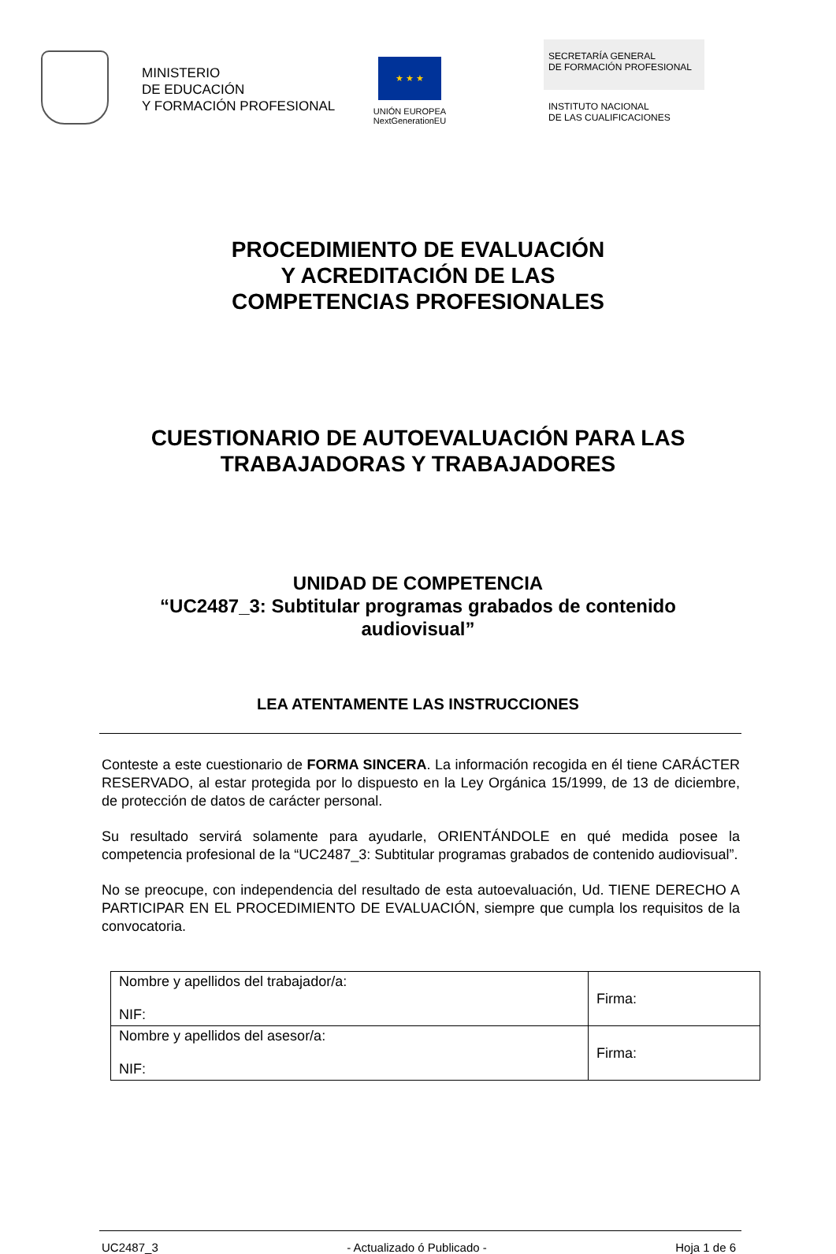MINISTERIO
DE EDUCACIÓN
Y FORMACIÓN PROFESIONAL
★ ★ ★
UNIÓN EUROPEA
NextGenerationEU
SECRETARÍA GENERAL
DE FORMACIÓN PROFESIONAL
INSTITUTO NACIONAL
DE LAS CUALIFICACIONES
PROCEDIMIENTO DE EVALUACIÓN
Y ACREDITACIÓN DE LAS
COMPETENCIAS PROFESIONALES
CUESTIONARIO DE AUTOEVALUACIÓN PARA LAS
TRABAJADORAS Y TRABAJADORES
UNIDAD DE COMPETENCIA
“UC2487_3: Subtitular programas grabados de contenido
audiovisual”
LEA ATENTAMENTE LAS INSTRUCCIONES
Conteste a este cuestionario de FORMA SINCERA. La información recogida en él tiene CARÁCTER RESERVADO, al estar protegida por lo dispuesto en la Ley Orgánica 15/1999, de 13 de diciembre, de protección de datos de carácter personal.
Su resultado servirá solamente para ayudarle, ORIENTÁNDOLE en qué medida posee la competencia profesional de la “UC2487_3: Subtitular programas grabados de contenido audiovisual”.
No se preocupe, con independencia del resultado de esta autoevaluación, Ud. TIENE DERECHO A PARTICIPAR EN EL PROCEDIMIENTO DE EVALUACIÓN, siempre que cumpla los requisitos de la convocatoria.
| Nombre y apellidos del trabajador/a: NIF: | Firma: |
| Nombre y apellidos del asesor/a: NIF: | Firma: |
UC2487_3 - Actualizado ó Publicado - Hoja 1 de 6